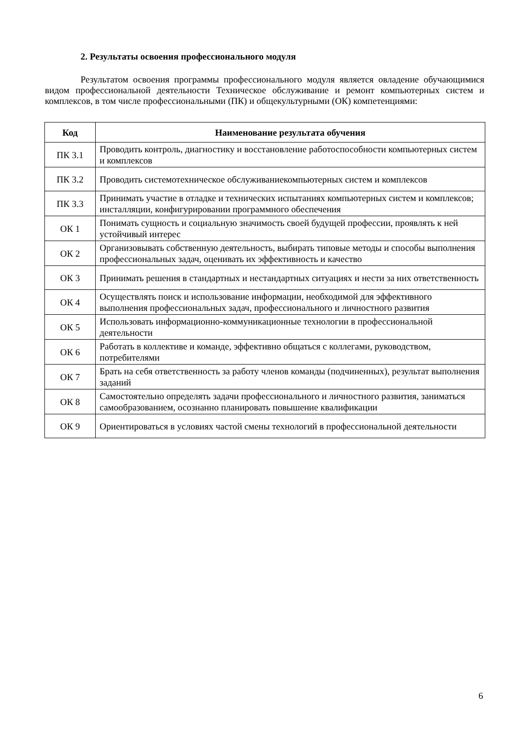2. Результаты освоения профессионального модуля
Результатом освоения программы профессионального модуля является овладение обучающимися видом профессиональной деятельности Техническое обслуживание и ремонт компьютерных систем и комплексов, в том числе профессиональными (ПК) и общекультурными (ОК) компетенциями:
| Код | Наименование результата обучения |
| --- | --- |
| ПК 3.1 | Проводить контроль, диагностику и восстановление работоспособности компьютерных систем и комплексов |
| ПК 3.2 | Проводить системотехническое обслуживаниекомпьютерных систем и комплексов |
| ПК 3.3 | Принимать участие в отладке и технических испытаниях компьютерных систем и комплексов; инсталляции, конфигурировании программного обеспечения |
| ОК 1 | Понимать сущность и социальную значимость своей будущей профессии, проявлять к ней устойчивый интерес |
| ОК 2 | Организовывать собственную деятельность, выбирать типовые методы и способы выполнения профессиональных задач, оценивать их эффективность и качество |
| ОК 3 | Принимать решения в стандартных и нестандартных ситуациях и нести за них ответственность |
| ОК 4 | Осуществлять поиск и использование информации, необходимой для эффективного выполнения профессиональных задач, профессионального и личностного развития |
| ОК 5 | Использовать информационно-коммуникационные технологии в профессиональной деятельности |
| ОК 6 | Работать в коллективе и команде, эффективно общаться с коллегами, руководством, потребителями |
| ОК 7 | Брать на себя ответственность за работу членов команды (подчиненных), результат выполнения заданий |
| ОК 8 | Самостоятельно определять задачи профессионального и личностного развития, заниматься самообразованием, осознанно планировать повышение квалификации |
| ОК 9 | Ориентироваться в условиях частой смены технологий в профессиональной деятельности |
6